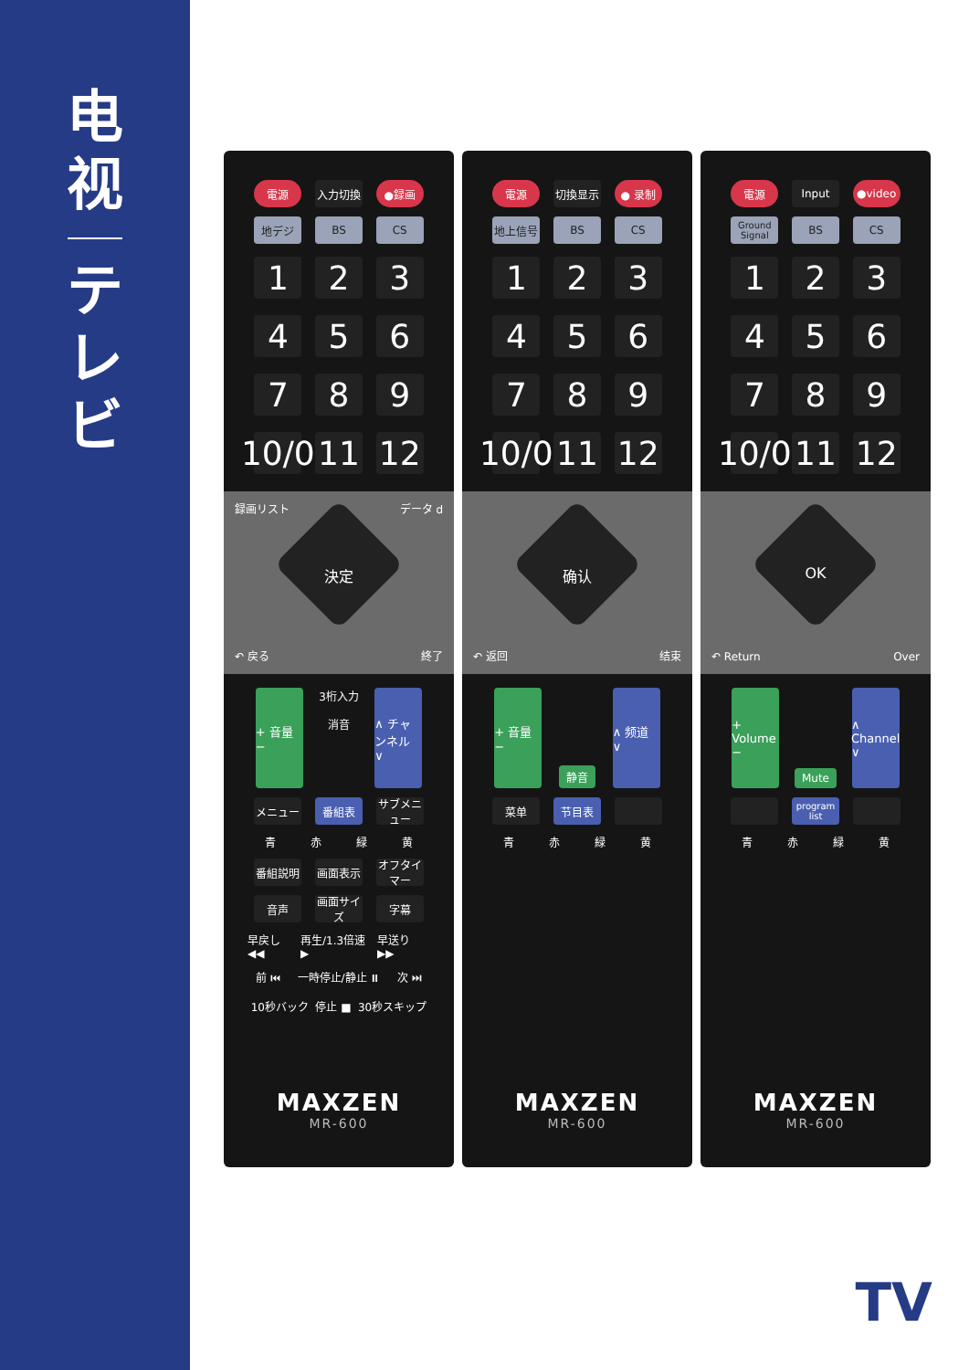电
视
テ
レ
ビ
電源 入力切換 ●録画
地デジ BS CS
1 2 3
4 5 6
7 8 9
10/0
11 12
録画リスト データ d
決定
↶ 戻る 終了
+ 音量 −
3桁入力
消音
∧ チャンネル ∨
メニュー 番組表 サブメニュー
青 赤 緑 黄
番組説明 画面表示 オフタイマー
音声 画面サイズ
字幕
早戻し ◀◀ 再生/1.3倍速 ▶ 早送り ▶▶
前 ⏮ 一時停止/静止 ⏸ 次 ⏭
10秒バック 停止 ■ 30秒スキップ
MAXZEN
MR-600
電源 切換显示 ● 录制
地上信号 BS CS
1 2 3
4 5 6
7 8 9
10/0
11 12
确认
↶ 返回 结束
+ 音量 −
静音
∧ 频道 ∨
菜单 节目表
青 赤 緑 黄
MAXZEN
MR-600
電源 Input ●video
Ground Signal
BS CS
1 2 3
4 5 6
7 8 9
10/0
11 12
OK
↶ Return Over
+ Volume −
Mute
∧ Channel ∨
program list
青 赤 緑 黄
MAXZEN
MR-600
TV